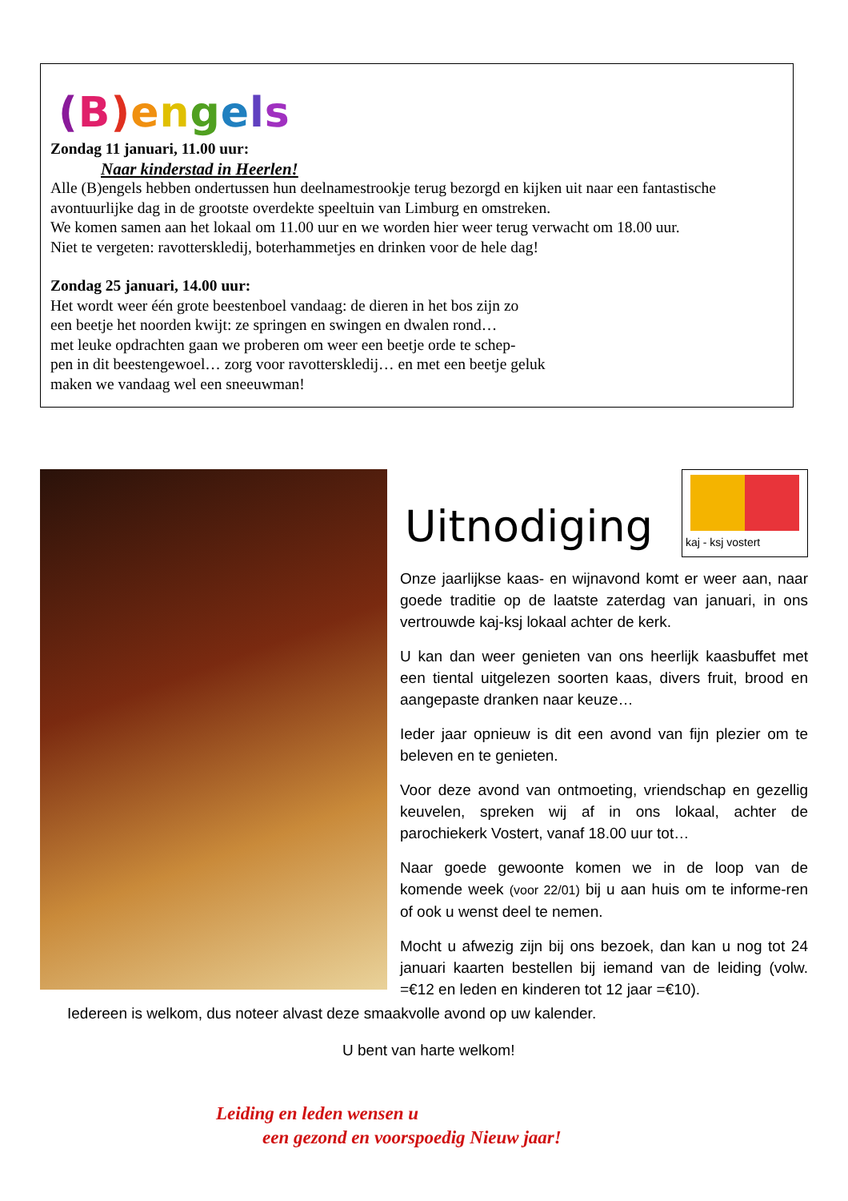(B) engels
Zondag 11 januari, 11.00 uur:
Naar kinderstad in Heerlen!
Alle (B)engels hebben ondertussen hun deelnamestrookje terug bezorgd en kijken uit naar een fantastische avontuurlijke dag in de grootste overdekte speeltuin van Limburg en omstreken.
We komen samen aan het lokaal om 11.00 uur en we worden hier weer terug verwacht om 18.00 uur.
Niet te vergeten: ravotterskledij, boterhammetjes en drinken voor de hele dag!
Zondag 25 januari, 14.00 uur:
Het wordt weer één grote beestenboel vandaag: de dieren in het bos zijn zo
een beetje het noorden kwijt: ze springen en swingen en dwalen rond…
met leuke opdrachten gaan we proberen om weer een beetje orde te schep-
pen in dit beestengewoel… zorg voor ravotterskledij… en met een beetje geluk
maken we vandaag wel een sneeuwman!
Uitnodiging
kaj - ksj vostert
Onze jaarlijkse kaas- en wijnavond komt er weer aan, naar goede traditie op de laatste zaterdag van januari, in ons vertrouwde kaj-ksj lokaal achter de kerk.
U kan dan weer genieten van ons heerlijk kaasbuffet met een tiental uitgelezen soorten kaas, divers fruit, brood en aangepaste dranken naar keuze…
Ieder jaar opnieuw is dit een avond van fijn plezier om te beleven en te genieten.
Voor deze avond van ontmoeting, vriendschap en gezellig keuvelen, spreken wij af in ons lokaal, achter de parochiekerk Vostert, vanaf 18.00 uur tot…
Naar goede gewoonte komen we in de loop van de komende week (voor 22/01) bij u aan huis om te informe-ren of ook u wenst deel te nemen.
Mocht u afwezig zijn bij ons bezoek, dan kan u nog tot 24 januari kaarten bestellen bij iemand van de leiding (volw. =€12 en leden en kinderen tot 12 jaar =€10).
Iedereen is welkom, dus noteer alvast deze smaakvolle avond op uw kalender.
U bent van harte welkom!
Leiding en leden wensen u
een gezond en voorspoedig Nieuw jaar!